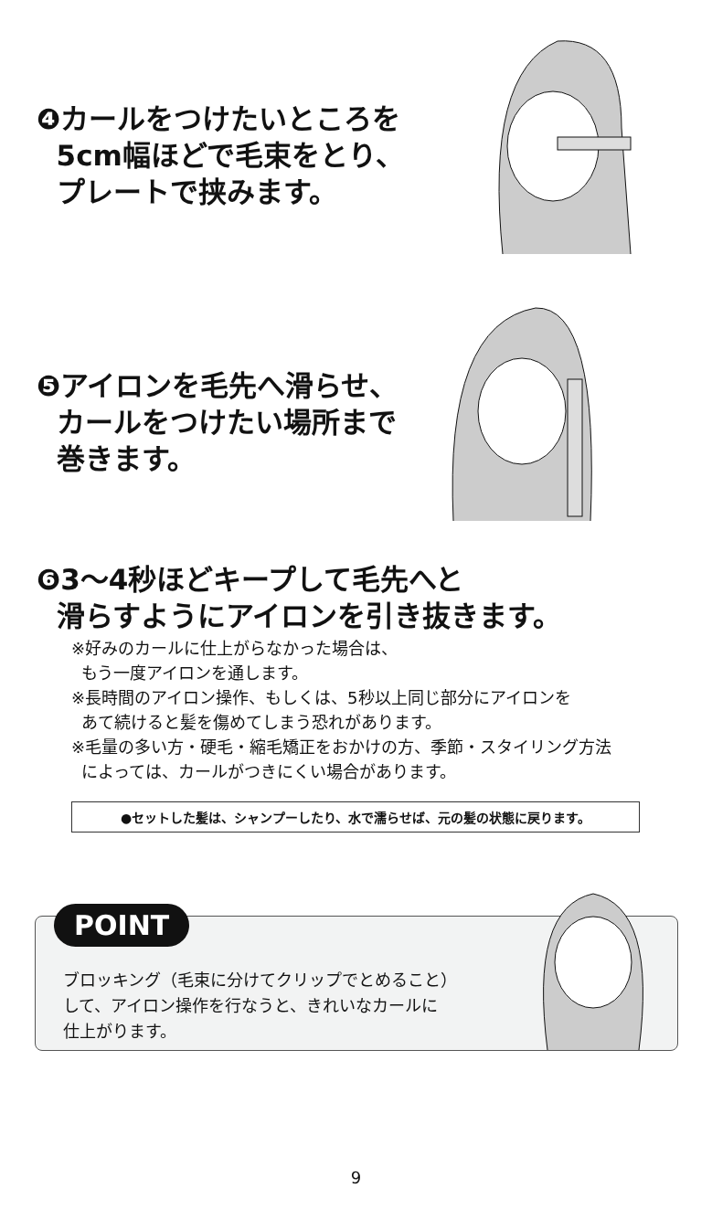❹カールをつけたいところを
5cm幅ほどで毛束をとり、
プレートで挟みます。
❺アイロンを毛先へ滑らせ、
カールをつけたい場所まで
巻きます。
❻3～4秒ほどキープして毛先へと
滑らすようにアイロンを引き抜きます。
※好みのカールに仕上がらなかった場合は、
もう一度アイロンを通します。
※長時間のアイロン操作、もしくは、5秒以上同じ部分にアイロンを
あて続けると髪を傷めてしまう恐れがあります。
※毛量の多い方・硬毛・縮毛矯正をおかけの方、季節・スタイリング方法
によっては、カールがつきにくい場合があります。
●セットした髪は、シャンプーしたり、水で濡らせば、元の髪の状態に戻ります。
POINT
ブロッキング（毛束に分けてクリップでとめること）
して、アイロン操作を行なうと、きれいなカールに
仕上がります。
9